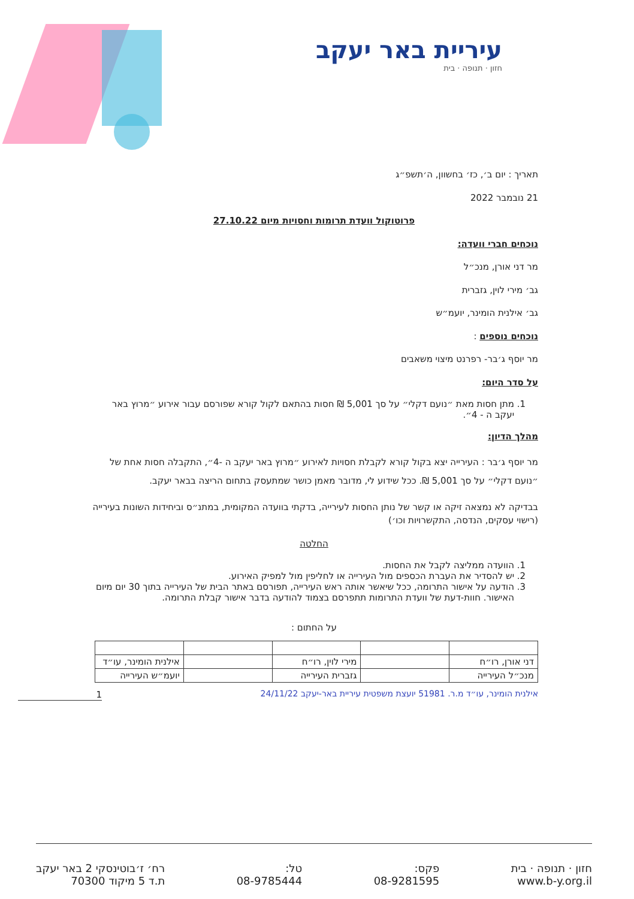עיריית באר יעקב
חזון · תנופה · בית
תאריך : יום ב׳, כז׳ בחשוון, ה׳תשפ״ג
21 נובמבר 2022
פרוטוקול וועדת תרומות וחסויות מיום 27.10.22
נוכחים חברי וועדה:
מר דני אורן, מנכ״ל
גב׳ מירי לוין, גזברית
גב׳ אילנית הומינר, יועמ״ש
נוכחים נוספים :
מר יוסף ג׳בר- רפרנט מיצוי משאבים
על סדר היום:
1. מתן חסות מאת ״נועם דקלי״ על סך 5,001 ₪ חסות בהתאם לקול קורא שפורסם עבור אירוע ״מרוץ באר יעקב ה - 4״.
מהלך הדיון:
מר יוסף ג׳בר : העירייה יצא בקול קורא לקבלת חסויות לאירוע ״מרוץ באר יעקב ה -4״, התקבלה חסות אחת של ״נועם דקלי״ על סך 5,001 ₪. ככל שידוע לי, מדובר מאמן כושר שמתעסק בתחום הריצה בבאר יעקב.
בבדיקה לא נמצאה זיקה או קשר של נותן החסות לעירייה, בדקתי בוועדה המקומית, במתנ״ס וביחידות השונות בעירייה (רישוי עסקים, הנדסה, התקשרויות וכו׳)
החלטה
1. הוועדה ממליצה לקבל את החסות.
2. יש להסדיר את העברת הכספים מול העירייה או לחליפין מול למפיק האירוע.
3. הודעה על אישור התרומה, ככל שיאשר אותה ראש העירייה, תפורסם באתר הבית של העירייה בתוך 30 יום מיום האישור. חוות-דעת של וועדת התרומות תתפרסם בצמוד להודעה בדבר אישור קבלת התרומה.
על החתום :
| דני אורן, רו״ח | | מירי לוין, רו״ח | | אילנית הומינר, עו״ד |
| מנכ״ל העירייה | | גזברית העירייה | | יועמ״ש העירייה |
אילנית הומינר, עו״ד מ.ר. 51981 יועצת משפטית עיריית באר-יעקב 24/11/22
1
רח׳ ז׳בוטינסקי 2 באר יעקב
ת.ד 5 מיקוד 70300
טל:
08-9785444
פקס:
08-9281595
חזון · תנופה · בית
www.b-y.org.il